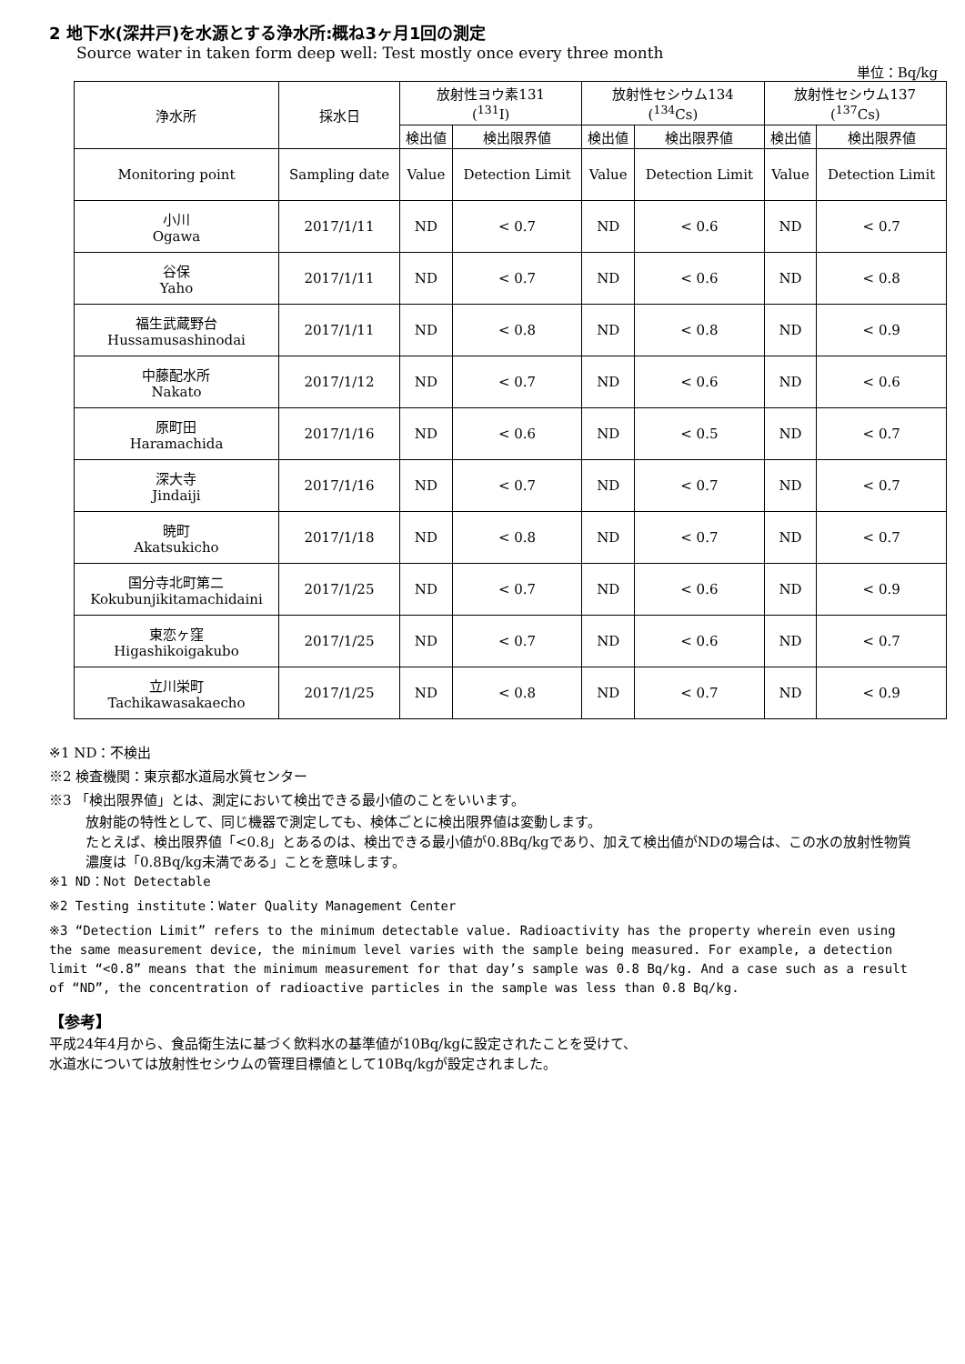2 地下水(深井戸)を水源とする浄水所:概ね3ヶ月1回の測定
Source water in taken form deep well: Test mostly once every three month
単位：Bq/kg
| 浄水所 | 採水日 | 放射性ヨウ素131 (<sup>131</sup>I) | | 放射性セシウム134 (<sup>134</sup>Cs) | | 放射性セシウム137 (<sup>137</sup>Cs) | |
| --- | --- | --- | --- | --- | --- | --- | --- |
| | | 検出値 | 検出限界値 | 検出値 | 検出限界値 | 検出値 | 検出限界値 |
| Monitoring point | Sampling date | Value | Detection Limit | Value | Detection Limit | Value | Detection Limit |
| 小川 Ogawa | 2017/1/11 | ND | < 0.7 | ND | < 0.6 | ND | < 0.7 |
| 谷保 Yaho | 2017/1/11 | ND | < 0.7 | ND | < 0.6 | ND | < 0.8 |
| 福生武蔵野台 Hussamusashinodai | 2017/1/11 | ND | < 0.8 | ND | < 0.8 | ND | < 0.9 |
| 中藤配水所 Nakato | 2017/1/12 | ND | < 0.7 | ND | < 0.6 | ND | < 0.6 |
| 原町田 Haramachida | 2017/1/16 | ND | < 0.6 | ND | < 0.5 | ND | < 0.7 |
| 深大寺 Jindaiji | 2017/1/16 | ND | < 0.7 | ND | < 0.7 | ND | < 0.7 |
| 暁町 Akatsukicho | 2017/1/18 | ND | < 0.8 | ND | < 0.7 | ND | < 0.7 |
| 国分寺北町第二 Kokubunjikitamachidaini | 2017/1/25 | ND | < 0.7 | ND | < 0.6 | ND | < 0.9 |
| 東恋ヶ窪 Higashikoigakubo | 2017/1/25 | ND | < 0.7 | ND | < 0.6 | ND | < 0.7 |
| 立川栄町 Tachikawasakaecho | 2017/1/25 | ND | < 0.8 | ND | < 0.7 | ND | < 0.9 |
※1 ND：不検出
※2 検査機関：東京都水道局水質センター
※3 「検出限界値」とは、測定において検出できる最小値のことをいいます。
放射能の特性として、同じ機器で測定しても、検体ごとに検出限界値は変動します。
たとえば、検出限界値「<0.8」とあるのは、検出できる最小値が0.8Bq/kgであり、加えて検出値がNDの場合は、この水の放射性物質濃度は「0.8Bq/kg未満である」ことを意味します。
※1 ND：Not Detectable
※2 Testing institute：Water Quality Management Center
※3 “Detection Limit” refers to the minimum detectable value. Radioactivity has the property wherein even using the same measurement device, the minimum level varies with the sample being measured. For example, a detection limit “<0.8” means that the minimum measurement for that day’s sample was 0.8 Bq/kg. And a case such as a result of “ND”, the concentration of radioactive particles in the sample was less than 0.8 Bq/kg.
【参考】
平成24年4月から、食品衛生法に基づく飲料水の基準値が10Bq/kgに設定されたことを受けて、
水道水については放射性セシウムの管理目標値として10Bq/kgが設定されました。